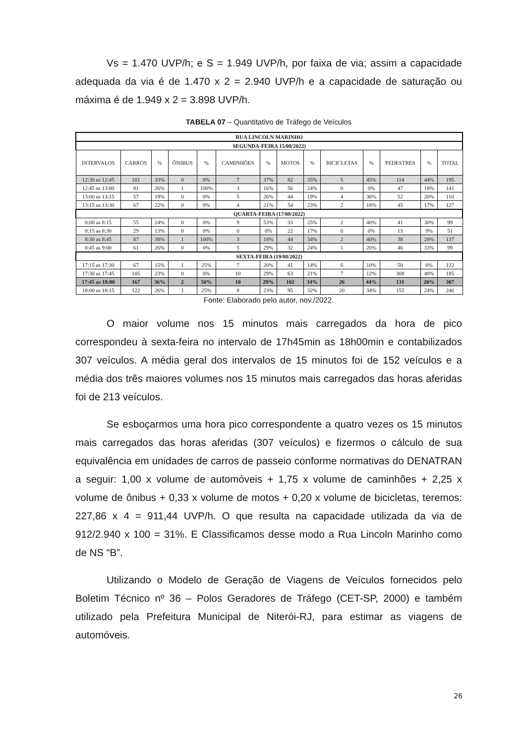Vs = 1.470 UVP/h; e S = 1.949 UVP/h, por faixa de via; assim a capacidade adequada da via é de 1.470 x 2 = 2.940 UVP/h e a capacidade de saturação ou máxima é de 1.949 x 2 = 3.898 UVP/h.
TABELA 07 – Quantitativo de Tráfego de Veículos
| RUA LINCOLN MARINHO | | | | | | | | | | | | | |
| SEGUNDA-FEIRA 15/08/2022) | | | | | | | | | | | | | |
| INTERVALOS | CARROS | % | ÔNIBUS | % | CAMINHÕES | % | MOTOS | % | BICICLETAS | % | PEDESTRES | % | TOTAL |
| 12:30 as 12:45 | 101 | 33% | 0 | 0% | 7 | 37% | 82 | 35% | 5 | 45% | 114 | 44% | 195 |
| 12:45 as 13:00 | 81 | 26% | 1 | 100% | 3 | 16% | 56 | 24% | 0 | 0% | 47 | 18% | 141 |
| 13:00 as 13:15 | 57 | 19% | 0 | 0% | 5 | 26% | 44 | 19% | 4 | 36% | 52 | 20% | 110 |
| 13:15 as 13:30 | 67 | 22% | 0 | 0% | 4 | 21% | 54 | 23% | 2 | 18% | 45 | 17% | 127 |
| QUARTA-FEIRA (17/08/2022) | | | | | | | | | | | | | |
| 8:00 as 8:15 | 55 | 24% | 0 | 0% | 9 | 53% | 33 | 25% | 2 | 40% | 41 | 30% | 99 |
| 8:15 as 8:30 | 29 | 13% | 0 | 0% | 0 | 0% | 22 | 17% | 0 | 0% | 13 | 9% | 51 |
| 8:30 as 8:45 | 87 | 38% | 1 | 100% | 3 | 18% | 44 | 34% | 2 | 40% | 38 | 28% | 137 |
| 8:45 as 9:00 | 61 | 26% | 0 | 0% | 5 | 29% | 32 | 24% | 1 | 20% | 46 | 33% | 99 |
| SEXTA-FEIRA (19/08/2022) | | | | | | | | | | | | | |
| 17:15 as 17:30 | 67 | 15% | 1 | 25% | 7 | 20% | 41 | 14% | 6 | 10% | 50 | 8% | 122 |
| 17:30 as 17:45 | 105 | 23% | 0 | 0% | 10 | 29% | 63 | 21% | 7 | 12% | 308 | 48% | 185 |
| 17:45 as 18:00 | 167 | 36% | 2 | 50% | 10 | 29% | 102 | 34% | 26 | 44% | 131 | 20% | 307 |
| 18:00 as 18:15 | 122 | 26% | 1 | 25% | 8 | 23% | 95 | 32% | 20 | 34% | 155 | 24% | 246 |
Fonte: Elaborado pelo autor, nov./2022.
O maior volume nos 15 minutos mais carregados da hora de pico correspondeu à sexta-feira no intervalo de 17h45min as 18h00min e contabilizados 307 veículos. A média geral dos intervalos de 15 minutos foi de 152 veículos e a média dos três maiores volumes nos 15 minutos mais carregados das horas aferidas foi de 213 veículos.
Se esboçarmos uma hora pico correspondente a quatro vezes os 15 minutos mais carregados das horas aferidas (307 veículos) e fizermos o cálculo de sua equivalência em unidades de carros de passeio conforme normativas do DENATRAN a seguir: 1,00 x volume de automóveis + 1,75 x volume de caminhões + 2,25 x volume de ônibus + 0,33 x volume de motos + 0,20 x volume de bicicletas, teremos: 227,86 x 4 = 911,44 UVP/h. O que resulta na capacidade utilizada da via de 912/2.940 x 100 = 31%. E Classificamos desse modo a Rua Lincoln Marinho como de NS “B”.
Utilizando o Modelo de Geração de Viagens de Veículos fornecidos pelo Boletim Técnico nº 36 – Polos Geradores de Tráfego (CET-SP, 2000) e também utilizado pela Prefeitura Municipal de Niterói-RJ, para estimar as viagens de automóveis.
26